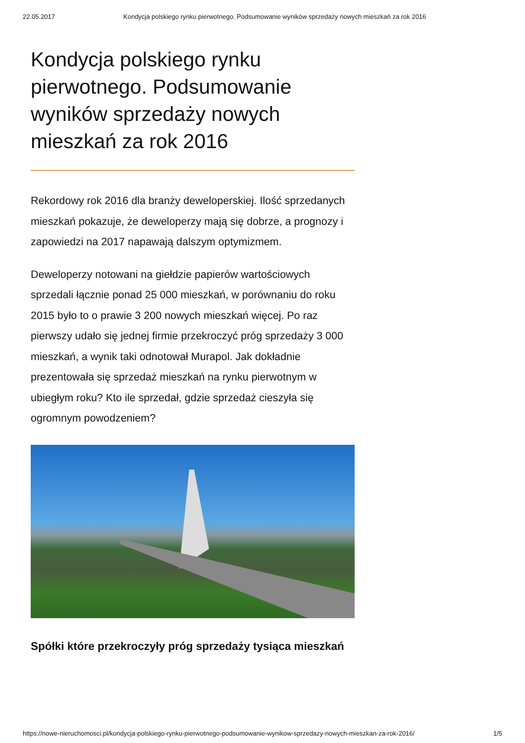22.05.2017 Kondycja polskiego rynku pierwotnego. Podsumowanie wyników sprzedaży nowych mieszkań za rok 2016
Kondycja polskiego rynku pierwotnego. Podsumowanie wyników sprzedaży nowych mieszkań za rok 2016
Rekordowy rok 2016 dla branży deweloperskiej. Ilość sprzedanych mieszkań pokazuje, że deweloperzy mają się dobrze, a prognozy i zapowiedzi na 2017 napawają dalszym optymizmem.
Deweloperzy notowani na giełdzie papierów wartościowych sprzedali łącznie ponad 25 000 mieszkań, w porównaniu do roku 2015 było to o prawie 3 200 nowych mieszkań więcej. Po raz pierwszy udało się jednej firmie przekroczyć próg sprzedaży 3 000 mieszkań, a wynik taki odnotował Murapol. Jak dokładnie prezentowała się sprzedaż mieszkań na rynku pierwotnym w ubiegłym roku? Kto ile sprzedał, gdzie sprzedaż cieszyła się ogromnym powodzeniem?
Spółki które przekroczyły próg sprzedaży tysiąca mieszkań
https://nowe-nieruchomosci.pl/kondycja-polskiego-rynku-pierwotnego-podsumowanie-wynikow-sprzedazy-nowych-mieszkan-za-rok-2016/ 1/5